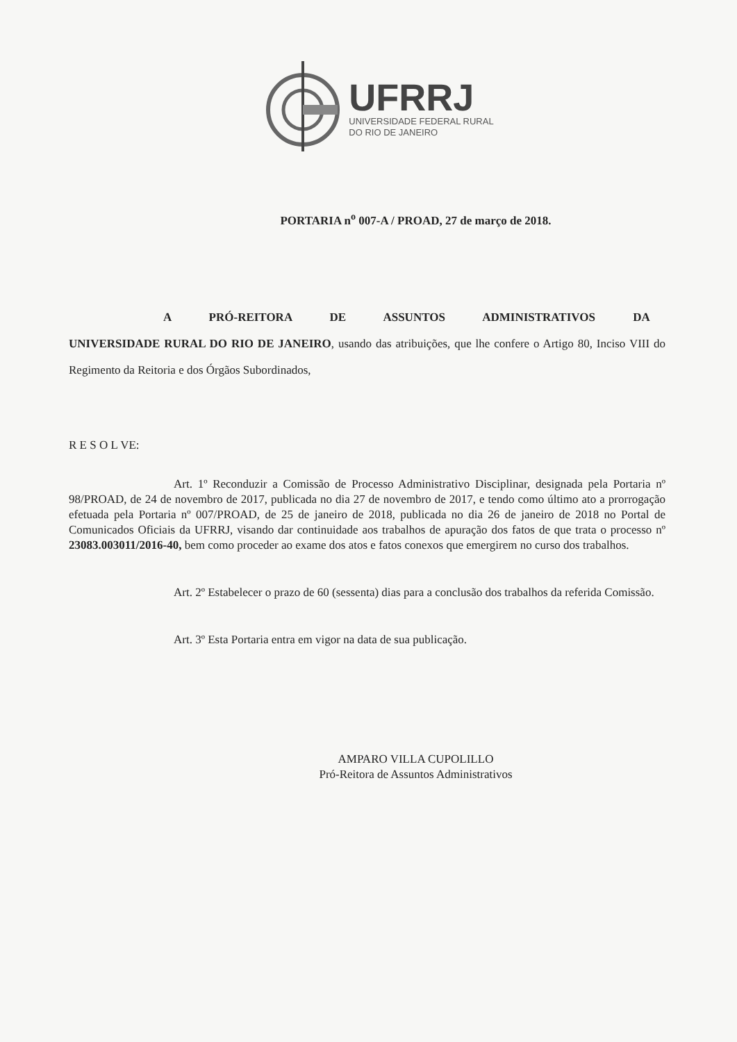UFRRJ
UNIVERSIDADE FEDERAL RURAL
DO RIO DE JANEIRO
PORTARIA n<sup>o</sup> 007-A / PROAD, 27 de março de 2018.
A PRÓ-REITORA DE ASSUNTOS ADMINISTRATIVOS DA
UNIVERSIDADE RURAL DO RIO DE JANEIRO, usando das atribuições, que lhe confere o Artigo 80, Inciso VIII do Regimento da Reitoria e dos Órgãos Subordinados,
R E S O L VE:
Art. 1º Reconduzir a Comissão de Processo Administrativo Disciplinar, designada pela Portaria nº 98/PROAD, de 24 de novembro de 2017, publicada no dia 27 de novembro de 2017, e tendo como último ato a prorrogação efetuada pela Portaria nº 007/PROAD, de 25 de janeiro de 2018, publicada no dia 26 de janeiro de 2018 no Portal de Comunicados Oficiais da UFRRJ, visando dar continuidade aos trabalhos de apuração dos fatos de que trata o processo nº 23083.003011/2016-40, bem como proceder ao exame dos atos e fatos conexos que emergirem no curso dos trabalhos.
Art. 2º Estabelecer o prazo de 60 (sessenta) dias para a conclusão dos trabalhos da referida Comissão.
Art. 3º Esta Portaria entra em vigor na data de sua publicação.
AMPARO VILLA CUPOLILLO
Pró-Reitora de Assuntos Administrativos